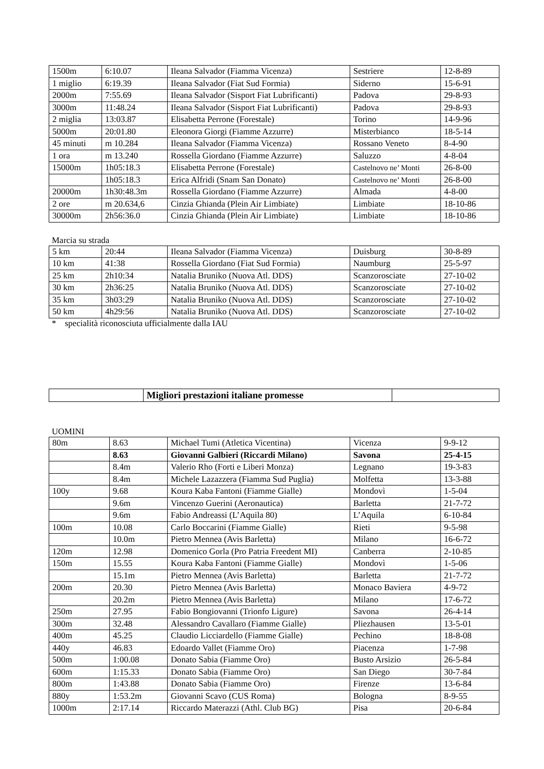| 1500m | 6:10.07 | Ileana Salvador (Fiamma Vicenza) | Sestriere | 12-8-89 |
| 1 miglio | 6:19.39 | Ileana Salvador (Fiat Sud Formia) | Siderno | 15-6-91 |
| 2000m | 7:55.69 | Ileana Salvador (Sisport Fiat Lubrificanti) | Padova | 29-8-93 |
| 3000m | 11:48.24 | Ileana Salvador (Sisport Fiat Lubrificanti) | Padova | 29-8-93 |
| 2 miglia | 13:03.87 | Elisabetta Perrone (Forestale) | Torino | 14-9-96 |
| 5000m | 20:01.80 | Eleonora Giorgi (Fiamme Azzurre) | Misterbianco | 18-5-14 |
| 45 minuti | m 10.284 | Ileana Salvador (Fiamma Vicenza) | Rossano Veneto | 8-4-90 |
| 1 ora | m 13.240 | Rossella Giordano (Fiamme Azzurre) | Saluzzo | 4-8-04 |
| 15000m | 1h05:18.3 | Elisabetta Perrone (Forestale) | Castelnovo ne’ Monti | 26-8-00 |
| | 1h05:18.3 | Erica Alfridi (Snam San Donato) | Castelnovo ne’ Monti | 26-8-00 |
| 20000m | 1h30:48.3m | Rossella Giordano (Fiamme Azzurre) | Almada | 4-8-00 |
| 2 ore | m 20.634,6 | Cinzia Ghianda (Plein Air Limbiate) | Limbiate | 18-10-86 |
| 30000m | 2h56:36.0 | Cinzia Ghianda (Plein Air Limbiate) | Limbiate | 18-10-86 |
Marcia su strada
| 5 km | 20:44 | Ileana Salvador (Fiamma Vicenza) | Duisburg | 30-8-89 |
| 10 km | 41:38 | Rossella Giordano (Fiat Sud Formia) | Naumburg | 25-5-97 |
| 25 km | 2h10:34 | Natalia Bruniko (Nuova Atl. DDS) | Scanzorosciate | 27-10-02 |
| 30 km | 2h36:25 | Natalia Bruniko (Nuova Atl. DDS) | Scanzorosciate | 27-10-02 |
| 35 km | 3h03:29 | Natalia Bruniko (Nuova Atl. DDS) | Scanzorosciate | 27-10-02 |
| 50 km | 4h29:56 | Natalia Bruniko (Nuova Atl. DDS) | Scanzorosciate | 27-10-02 |
* specialità riconosciuta ufficialmente dalla IAU
| | Migliori prestazioni italiane promesse | |
UOMINI
| 80m | 8.63 | Michael Tumi (Atletica Vicentina) | Vicenza | 9-9-12 |
| | 8.63 | Giovanni Galbieri (Riccardi Milano) | Savona | 25-4-15 |
| | 8.4m | Valerio Rho (Forti e Liberi Monza) | Legnano | 19-3-83 |
| | 8.4m | Michele Lazazzera (Fiamma Sud Puglia) | Molfetta | 13-3-88 |
| 100y | 9.68 | Koura Kaba Fantoni (Fiamme Gialle) | Mondovì | 1-5-04 |
| | 9.6m | Vincenzo Guerini (Aeronautica) | Barletta | 21-7-72 |
| | 9.6m | Fabio Andreassi (L’Aquila 80) | L’Aquila | 6-10-84 |
| 100m | 10.08 | Carlo Boccarini (Fiamme Gialle) | Rieti | 9-5-98 |
| | 10.0m | Pietro Mennea (Avis Barletta) | Milano | 16-6-72 |
| 120m | 12.98 | Domenico Gorla (Pro Patria Freedent MI) | Canberra | 2-10-85 |
| 150m | 15.55 | Koura Kaba Fantoni (Fiamme Gialle) | Mondovì | 1-5-06 |
| | 15.1m | Pietro Mennea (Avis Barletta) | Barletta | 21-7-72 |
| 200m | 20.30 | Pietro Mennea (Avis Barletta) | Monaco Baviera | 4-9-72 |
| | 20.2m | Pietro Mennea (Avis Barletta) | Milano | 17-6-72 |
| 250m | 27.95 | Fabio Bongiovanni (Trionfo Ligure) | Savona | 26-4-14 |
| 300m | 32.48 | Alessandro Cavallaro (Fiamme Gialle) | Pliezhausen | 13-5-01 |
| 400m | 45.25 | Claudio Licciardello (Fiamme Gialle) | Pechino | 18-8-08 |
| 440y | 46.83 | Edoardo Vallet (Fiamme Oro) | Piacenza | 1-7-98 |
| 500m | 1:00.08 | Donato Sabia (Fiamme Oro) | Busto Arsizio | 26-5-84 |
| 600m | 1:15.33 | Donato Sabia (Fiamme Oro) | San Diego | 30-7-84 |
| 800m | 1:43.88 | Donato Sabia (Fiamme Oro) | Firenze | 13-6-84 |
| 880y | 1:53.2m | Giovanni Scavo (CUS Roma) | Bologna | 8-9-55 |
| 1000m | 2:17.14 | Riccardo Materazzi (Athl. Club BG) | Pisa | 20-6-84 |